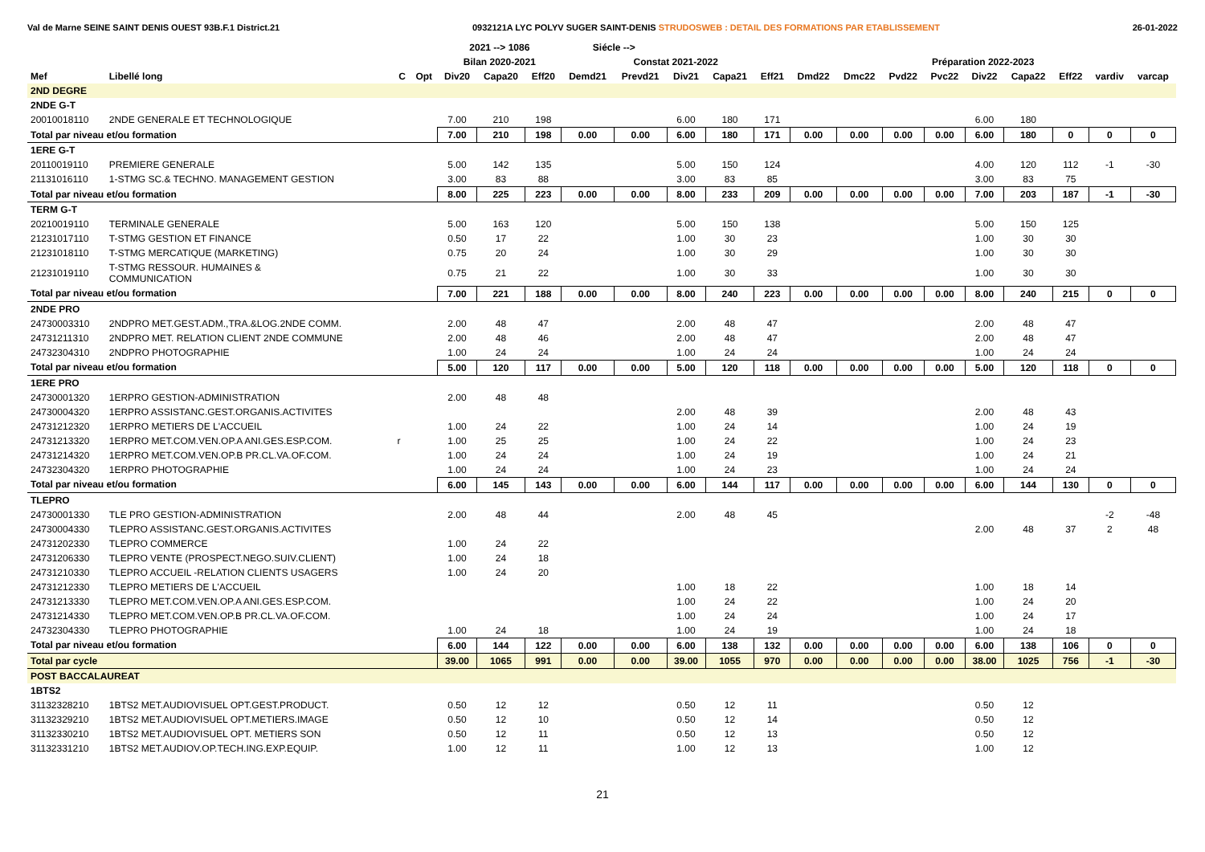Val de Marne SEINE SAINT DENIS OUEST 93B.F.1 District.21 0932121A LYC POLYV SUGER SAINT-DENIS STRUDOSWEB : DETAIL DES FORMATIONS PAR ETABLISSEMENT 26-01-2022
| | | | | 2021 --> 1086 | | | Siécle --> | | | | | | | | | | | | | |
| --- | --- | --- | --- | --- | --- | --- | --- | --- | --- | --- | --- | --- | --- | --- | --- | --- | --- | --- | --- | --- |
| | | | | Bilan 2020-2021 | | | Constat 2021-2022 | | | | | Préparation 2022-2023 | | | | | | | | |
| Mef | Libellé long | C | Opt | Div20 | Capa20 | Eff20 | Demd21 | Prevd21 | Div21 | Capa21 | Eff21 | Dmd22 | Dmc22 | Pvd22 | Pvc22 | Div22 | Capa22 | Eff22 | vardiv | varcap |
| 2ND DEGRE | | | | | | | | | | | | | | | | | | | | |
| 2NDE G-T | | | | | | | | | | | | | | | | | | | | |
| 20010018110 | 2NDE GENERALE ET TECHNOLOGIQUE | | | 7.00 | 210 | 198 | | | 6.00 | 180 | 171 | | | | | 6.00 | 180 | | | |
| Total par niveau et/ou formation | | | | 7.00 | 210 | 198 | 0.00 | 0.00 | 6.00 | 180 | 171 | 0.00 | 0.00 | 0.00 | 0.00 | 6.00 | 180 | 0 | 0 | 0 |
| 1ERE G-T | | | | | | | | | | | | | | | | | | | | |
| 20110019110 | PREMIERE GENERALE | | | 5.00 | 142 | 135 | | | 5.00 | 150 | 124 | | | | | 4.00 | 120 | 112 | -1 | -30 |
| 21131016110 | 1-STMG SC.& TECHNO. MANAGEMENT GESTION | | | 3.00 | 83 | 88 | | | 3.00 | 83 | 85 | | | | | 3.00 | 83 | 75 | | |
| Total par niveau et/ou formation | | | | 8.00 | 225 | 223 | 0.00 | 0.00 | 8.00 | 233 | 209 | 0.00 | 0.00 | 0.00 | 0.00 | 7.00 | 203 | 187 | -1 | -30 |
| TERM G-T | | | | | | | | | | | | | | | | | | | | |
| 20210019110 | TERMINALE GENERALE | | | 5.00 | 163 | 120 | | | 5.00 | 150 | 138 | | | | | 5.00 | 150 | 125 | | |
| 21231017110 | T-STMG GESTION ET FINANCE | | | 0.50 | 17 | 22 | | | 1.00 | 30 | 23 | | | | | 1.00 | 30 | 30 | | |
| 21231018110 | T-STMG MERCATIQUE (MARKETING) | | | 0.75 | 20 | 24 | | | 1.00 | 30 | 29 | | | | | 1.00 | 30 | 30 | | |
| 21231019110 | T-STMG RESSOUR. HUMAINES & COMMUNICATION | | | 0.75 | 21 | 22 | | | 1.00 | 30 | 33 | | | | | 1.00 | 30 | 30 | | |
| Total par niveau et/ou formation | | | | 7.00 | 221 | 188 | 0.00 | 0.00 | 8.00 | 240 | 223 | 0.00 | 0.00 | 0.00 | 0.00 | 8.00 | 240 | 215 | 0 | 0 |
| 2NDE PRO | | | | | | | | | | | | | | | | | | | | |
| 24730003310 | 2NDPRO MET.GEST.ADM.,TRA.&LOG.2NDE COMM. | | | 2.00 | 48 | 47 | | | 2.00 | 48 | 47 | | | | | 2.00 | 48 | 47 | | |
| 24731211310 | 2NDPRO MET. RELATION CLIENT 2NDE COMMUNE | | | 2.00 | 48 | 46 | | | 2.00 | 48 | 47 | | | | | 2.00 | 48 | 47 | | |
| 24732304310 | 2NDPRO PHOTOGRAPHIE | | | 1.00 | 24 | 24 | | | 1.00 | 24 | 24 | | | | | 1.00 | 24 | 24 | | |
| Total par niveau et/ou formation | | | | 5.00 | 120 | 117 | 0.00 | 0.00 | 5.00 | 120 | 118 | 0.00 | 0.00 | 0.00 | 0.00 | 5.00 | 120 | 118 | 0 | 0 |
| 1ERE PRO | | | | | | | | | | | | | | | | | | | | |
| 24730001320 | 1ERPRO GESTION-ADMINISTRATION | | | 2.00 | 48 | 48 | | | | | | | | | | | | | | |
| 24730004320 | 1ERPRO ASSISTANC.GEST.ORGANIS.ACTIVITES | | | | | | | | 2.00 | 48 | 39 | | | | | 2.00 | 48 | 43 | | |
| 24731212320 | 1ERPRO METIERS DE L'ACCUEIL | | | 1.00 | 24 | 22 | | | 1.00 | 24 | 14 | | | | | 1.00 | 24 | 19 | | |
| 24731213320 | 1ERPRO MET.COM.VEN.OP.A ANI.GES.ESP.COM. | r | | 1.00 | 25 | 25 | | | 1.00 | 24 | 22 | | | | | 1.00 | 24 | 23 | | |
| 24731214320 | 1ERPRO MET.COM.VEN.OP.B PR.CL.VA.OF.COM. | | | 1.00 | 24 | 24 | | | 1.00 | 24 | 19 | | | | | 1.00 | 24 | 21 | | |
| 24732304320 | 1ERPRO PHOTOGRAPHIE | | | 1.00 | 24 | 24 | | | 1.00 | 24 | 23 | | | | | 1.00 | 24 | 24 | | |
| Total par niveau et/ou formation | | | | 6.00 | 145 | 143 | 0.00 | 0.00 | 6.00 | 144 | 117 | 0.00 | 0.00 | 0.00 | 0.00 | 6.00 | 144 | 130 | 0 | 0 |
| TLEPRO | | | | | | | | | | | | | | | | | | | | |
| 24730001330 | TLE PRO GESTION-ADMINISTRATION | | | 2.00 | 48 | 44 | | | 2.00 | 48 | 45 | | | | | | | | -2 | -48 |
| 24730004330 | TLEPRO ASSISTANC.GEST.ORGANIS.ACTIVITES | | | | | | | | | | | | | | | 2.00 | 48 | 37 | 2 | 48 |
| 24731202330 | TLEPRO COMMERCE | | | 1.00 | 24 | 22 | | | | | | | | | | | | | | |
| 24731206330 | TLEPRO VENTE (PROSPECT.NEGO.SUIV.CLIENT) | | | 1.00 | 24 | 18 | | | | | | | | | | | | | | |
| 24731210330 | TLEPRO ACCUEIL -RELATION CLIENTS USAGERS | | | 1.00 | 24 | 20 | | | | | | | | | | | | | | |
| 24731212330 | TLEPRO METIERS DE L'ACCUEIL | | | | | | | | 1.00 | 18 | 22 | | | | | 1.00 | 18 | 14 | | |
| 24731213330 | TLEPRO MET.COM.VEN.OP.A ANI.GES.ESP.COM. | | | | | | | | 1.00 | 24 | 22 | | | | | 1.00 | 24 | 20 | | |
| 24731214330 | TLEPRO MET.COM.VEN.OP.B PR.CL.VA.OF.COM. | | | | | | | | 1.00 | 24 | 24 | | | | | 1.00 | 24 | 17 | | |
| 24732304330 | TLEPRO PHOTOGRAPHIE | | | 1.00 | 24 | 18 | | | 1.00 | 24 | 19 | | | | | 1.00 | 24 | 18 | | |
| Total par niveau et/ou formation | | | | 6.00 | 144 | 122 | 0.00 | 0.00 | 6.00 | 138 | 132 | 0.00 | 0.00 | 0.00 | 0.00 | 6.00 | 138 | 106 | 0 | 0 |
| Total par cycle | | | | 39.00 | 1065 | 991 | 0.00 | 0.00 | 39.00 | 1055 | 970 | 0.00 | 0.00 | 0.00 | 0.00 | 38.00 | 1025 | 756 | -1 | -30 |
| POST BACCALAUREAT | | | | | | | | | | | | | | | | | | | | |
| 1BTS2 | | | | | | | | | | | | | | | | | | | | |
| 31132328210 | 1BTS2 MET.AUDIOVISUEL OPT.GEST.PRODUCT. | | | 0.50 | 12 | 12 | | | 0.50 | 12 | 11 | | | | | 0.50 | 12 | | | |
| 31132329210 | 1BTS2 MET.AUDIOVISUEL OPT.METIERS.IMAGE | | | 0.50 | 12 | 10 | | | 0.50 | 12 | 14 | | | | | 0.50 | 12 | | | |
| 31132330210 | 1BTS2 MET.AUDIOVISUEL OPT. METIERS SON | | | 0.50 | 12 | 11 | | | 0.50 | 12 | 13 | | | | | 0.50 | 12 | | | |
| 31132331210 | 1BTS2 MET.AUDIOV.OP.TECH.ING.EXP.EQUIP. | | | 1.00 | 12 | 11 | | | 1.00 | 12 | 13 | | | | | 1.00 | 12 | | | |
21